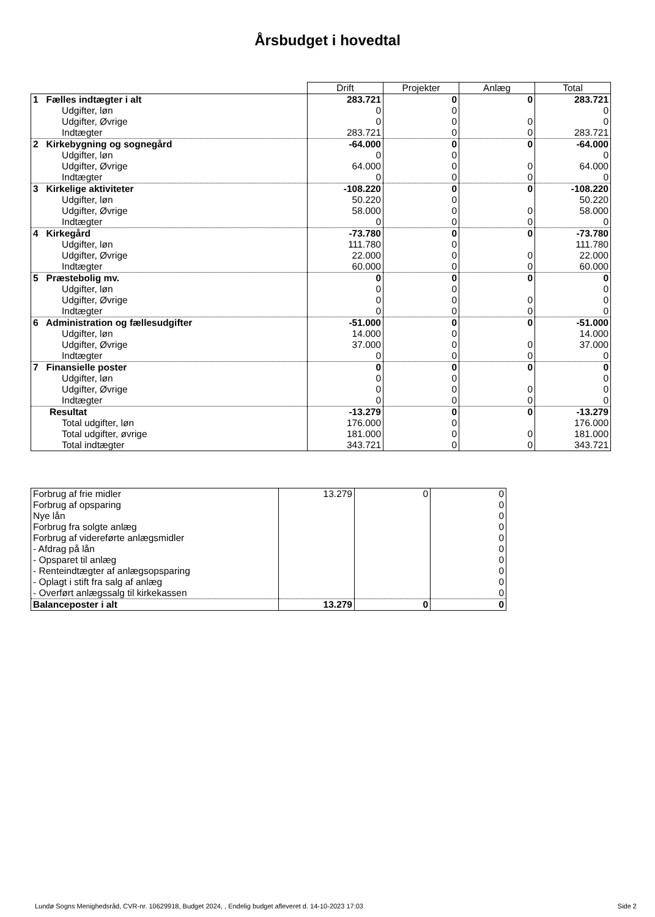Årsbudget i hovedtal
| | Drift | Projekter | Anlæg | Total |
| 1 Fælles indtægter i alt | 283.721 | 0 | 0 | 283.721 |
| Udgifter, løn | 0 | 0 | | 0 |
| Udgifter, Øvrige | 0 | 0 | 0 | 0 |
| Indtægter | 283.721 | 0 | 0 | 283.721 |
| 2 Kirkebygning og sognegård | -64.000 | 0 | 0 | -64.000 |
| Udgifter, løn | 0 | 0 | | 0 |
| Udgifter, Øvrige | 64.000 | 0 | 0 | 64.000 |
| Indtægter | 0 | 0 | 0 | 0 |
| 3 Kirkelige aktiviteter | -108.220 | 0 | 0 | -108.220 |
| Udgifter, løn | 50.220 | 0 | | 50.220 |
| Udgifter, Øvrige | 58.000 | 0 | 0 | 58.000 |
| Indtægter | 0 | 0 | 0 | 0 |
| 4 Kirkegård | -73.780 | 0 | 0 | -73.780 |
| Udgifter, løn | 111.780 | 0 | | 111.780 |
| Udgifter, Øvrige | 22.000 | 0 | 0 | 22.000 |
| Indtægter | 60.000 | 0 | 0 | 60.000 |
| 5 Præstebolig mv. | 0 | 0 | 0 | 0 |
| Udgifter, løn | 0 | 0 | | 0 |
| Udgifter, Øvrige | 0 | 0 | 0 | 0 |
| Indtægter | 0 | 0 | 0 | 0 |
| 6 Administration og fællesudgifter | -51.000 | 0 | 0 | -51.000 |
| Udgifter, løn | 14.000 | 0 | | 14.000 |
| Udgifter, Øvrige | 37.000 | 0 | 0 | 37.000 |
| Indtægter | 0 | 0 | 0 | 0 |
| 7 Finansielle poster | 0 | 0 | 0 | 0 |
| Udgifter, løn | 0 | 0 | | 0 |
| Udgifter, Øvrige | 0 | 0 | 0 | 0 |
| Indtægter | 0 | 0 | 0 | 0 |
| Resultat | -13.279 | 0 | 0 | -13.279 |
| Total udgifter, løn | 176.000 | 0 | | 176.000 |
| Total udgifter, øvrige | 181.000 | 0 | 0 | 181.000 |
| Total indtægter | 343.721 | 0 | 0 | 343.721 |
| Forbrug af frie midler | 13.279 | 0 | 0 |
| Forbrug af opsparing | | | 0 |
| Nye lån | | | 0 |
| Forbrug fra solgte anlæg | | | 0 |
| Forbrug af videreførte anlægsmidler | | | 0 |
| - Afdrag på lån | | | 0 |
| - Opsparet til anlæg | | | 0 |
| - Renteindtægter af anlægsopsparing | | | 0 |
| - Oplagt i stift fra salg af anlæg | | | 0 |
| - Overført anlægssalg til kirkekassen | | | 0 |
| Balanceposter i alt | 13.279 | 0 | 0 |
Lundø Sogns Menighedsråd, CVR-nr. 10629918, Budget 2024, , Endelig budget afleveret d. 14-10-2023 17:03 Side 2